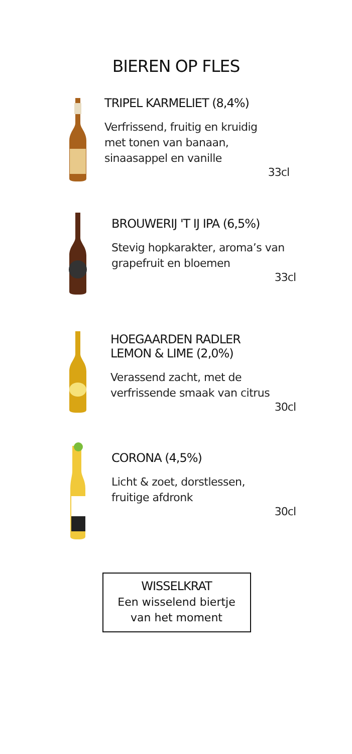BIEREN OP FLES
TRIPEL KARMELIET (8,4%)
Verfrissend, fruitig en kruidig
met tonen van banaan,
sinaasappel en vanille
33cl
BROUWERIJ 'T IJ IPA (6,5%)
Stevig hopkarakter, aroma’s van
grapefruit en bloemen
33cl
HOEGAARDEN RADLER
LEMON & LIME (2,0%)
Verassend zacht, met de
verfrissende smaak van citrus
30cl
CORONA (4,5%)
Licht & zoet, dorstlessen,
fruitige afdronk
30cl
WISSELKRAT
Een wisselend biertje
van het moment